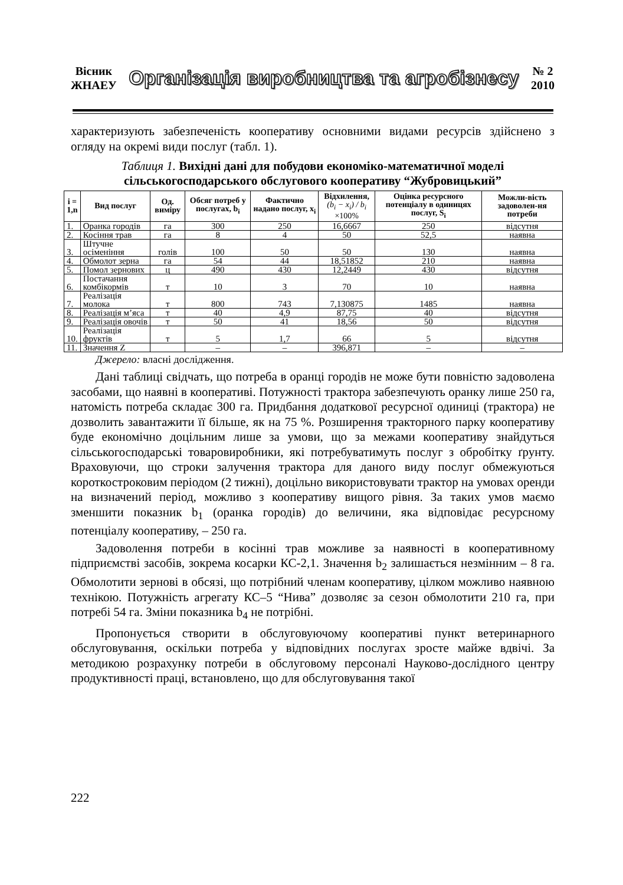Вісник
ЖНАЕУ
Організація виробництва та агробізнесу
№ 2
2010
характеризують забезпеченість кооперативу основними видами ресурсів здійснено з огляду на окремі види послуг (табл. 1).
Таблиця 1. Вихідні дані для побудови економіко-математичної моделі сільськогосподарського обслугового кооперативу “Жубровицький”
| i = 1,n | Вид послуг | Од. виміру | Обсяг потреб у послугах, b<sub>i</sub> | Фактично надано послуг, x<sub>i</sub> | Відхилення, (b<sub>i</sub> − x<sub>i</sub>) / b<sub>i</sub> ×100% | Оцінка ресурсного потенціалу в одиницях послуг, S<sub>i</sub> | Можли-вість задоволен-ня потреби |
| --- | --- | --- | --- | --- | --- | --- | --- |
| 1. | Оранка городів | га | 300 | 250 | 16,6667 | 250 | відсутня |
| 2. | Косіння трав | га | 8 | 4 | 50 | 52,5 | наявна |
| 3. | Штучне осіменіння | голів | 100 | 50 | 50 | 130 | наявна |
| 4. | Обмолот зерна | га | 54 | 44 | 18,51852 | 210 | наявна |
| 5. | Помол зернових | ц | 490 | 430 | 12,2449 | 430 | відсутня |
| 6. | Постачання комбікормів | т | 10 | 3 | 70 | 10 | наявна |
| 7. | Реалізація молока | т | 800 | 743 | 7,130875 | 1485 | наявна |
| 8. | Реалізація м’яса | т | 40 | 4,9 | 87,75 | 40 | відсутня |
| 9. | Реалізація овочів | т | 50 | 41 | 18,56 | 50 | відсутня |
| 10. | Реалізація фруктів | т | 5 | 1,7 | 66 | 5 | відсутня |
| 11. | Значення Z | | – | – | 396,871 | – | – |
Джерело: власні дослідження.
Дані таблиці свідчать, що потреба в оранці городів не може бути повністю задоволена засобами, що наявні в кооперативі. Потужності трактора забезпечують оранку лише 250 га, натомість потреба складає 300 га. Придбання додаткової ресурсної одиниці (трактора) не дозволить завантажити її більше, як на 75 %. Розширення тракторного парку кооперативу буде економічно доцільним лише за умови, що за межами кооперативу знайдуться сільськогосподарські товаровиробники, які потребуватимуть послуг з обробітку ґрунту. Враховуючи, що строки залучення трактора для даного виду послуг обмежуються короткостроковим періодом (2 тижні), доцільно використовувати трактор на умовах оренди на визначений період, можливо з кооперативу вищого рівня. За таких умов маємо зменшити показник b<sub>1</sub> (оранка городів) до величини, яка відповідає ресурсному потенціалу кооперативу, – 250 га.
Задоволення потреби в косінні трав можливе за наявності в кооперативному підприємстві засобів, зокрема косарки КС-2,1. Значення b<sub>2</sub> залишається незмінним – 8 га. Обмолотити зернові в обсязі, що потрібний членам кооперативу, цілком можливо наявною технікою. Потужність агрегату КС–5 “Нива” дозволяє за сезон обмолотити 210 га, при потребі 54 га. Зміни показника b<sub>4</sub> не потрібні.
Пропонується створити в обслуговуючому кооперативі пункт ветеринарного обслуговування, оскільки потреба у відповідних послугах зросте майже вдвічі. За методикою розрахунку потреби в обслуговому персоналі Науково-дослідного центру продуктивності праці, встановлено, що для обслуговування такої
222